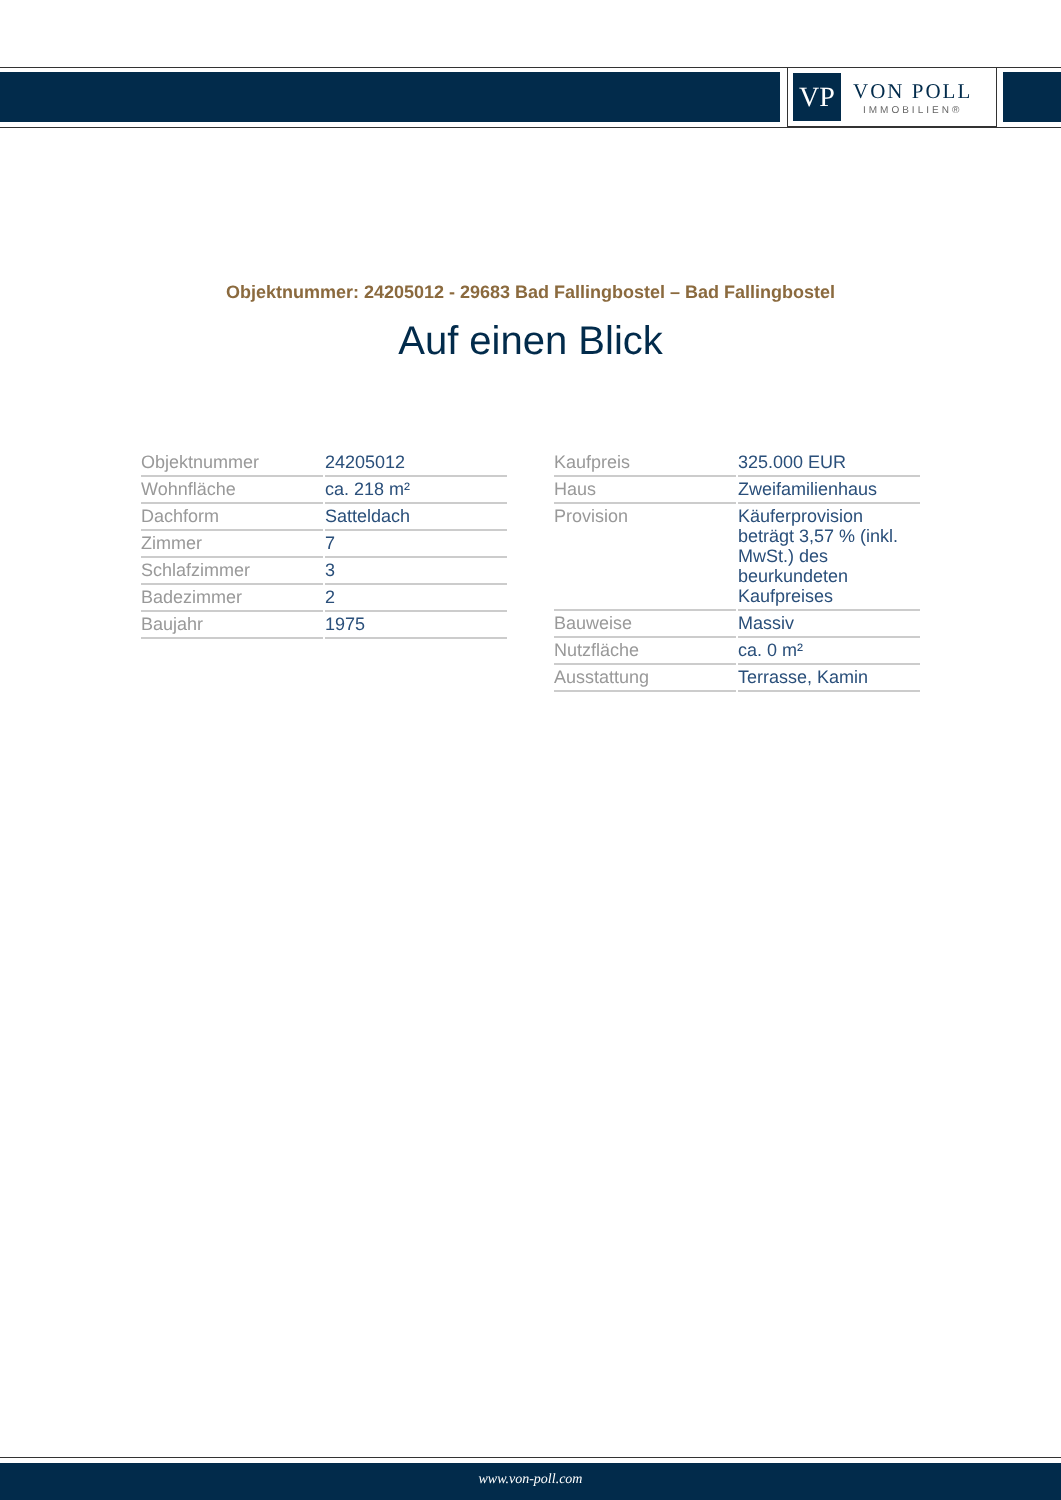VP
VON POLL
IMMOBILIEN®
Objektnummer: 24205012 - 29683 Bad Fallingbostel – Bad Fallingbostel
Auf einen Blick
| Objektnummer | 24205012 |
| Wohnfläche | ca. 218 m² |
| Dachform | Satteldach |
| Zimmer | 7 |
| Schlafzimmer | 3 |
| Badezimmer | 2 |
| Baujahr | 1975 |
| Kaufpreis | 325.000 EUR |
| Haus | Zweifamilienhaus |
| Provision | Käuferprovision beträgt 3,57 % (inkl. MwSt.) des beurkundeten Kaufpreises |
| Bauweise | Massiv |
| Nutzfläche | ca. 0 m² |
| Ausstattung | Terrasse, Kamin |
www.von-poll.com